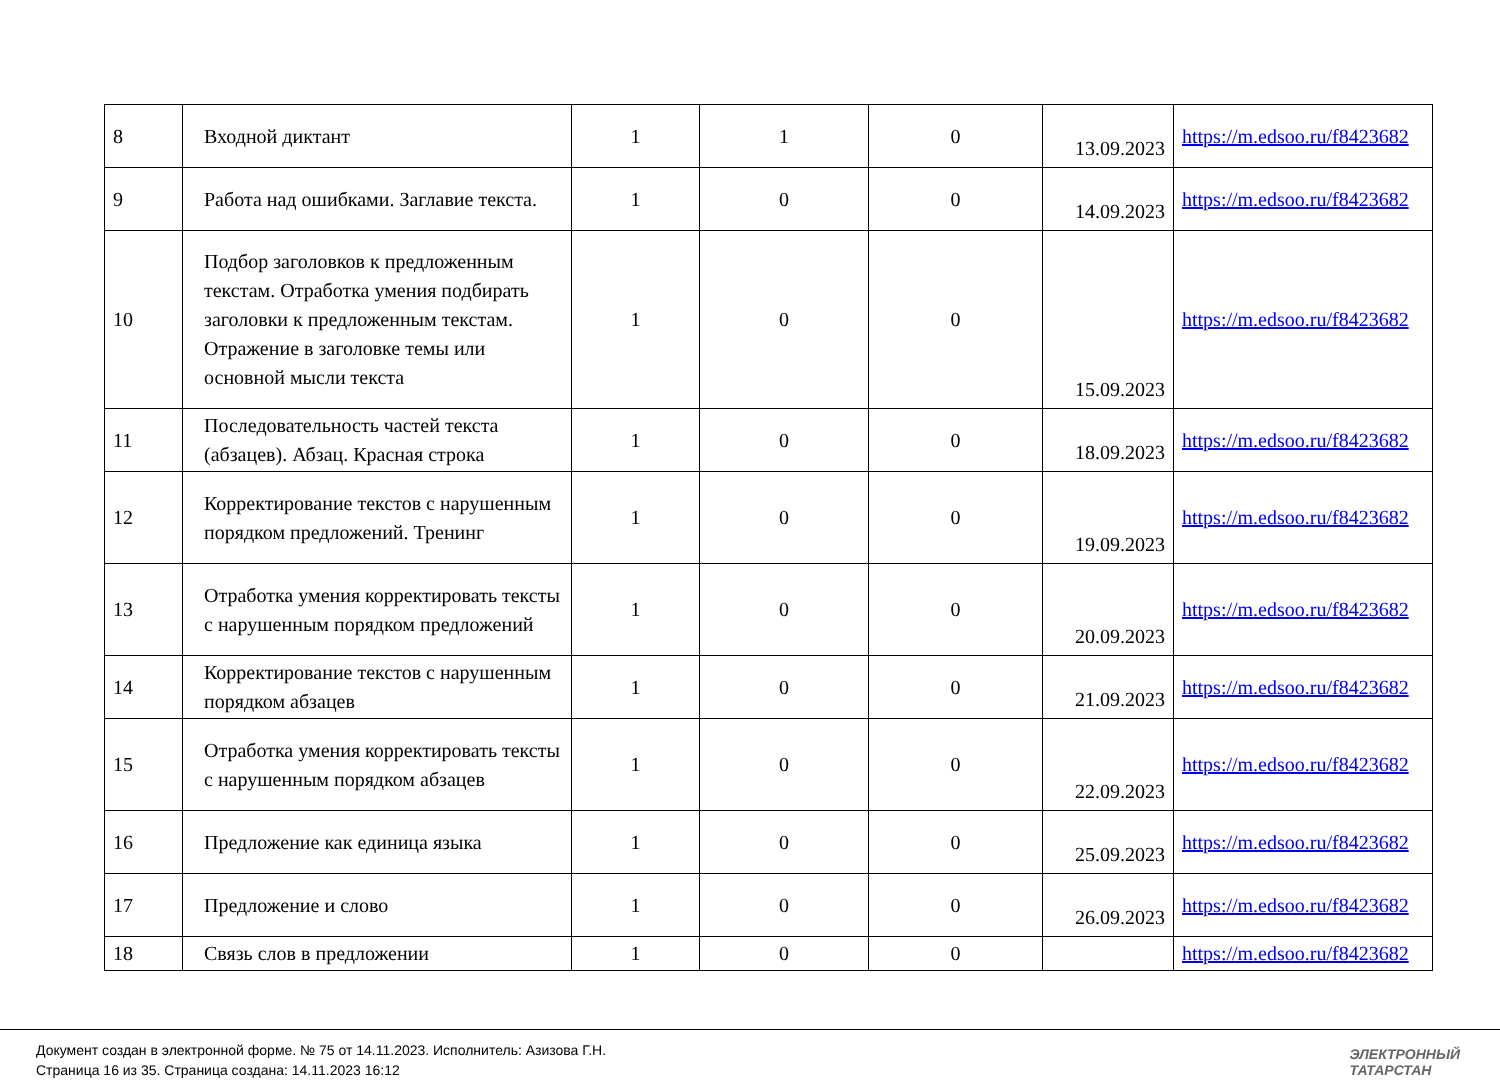| 8 | Входной диктант | 1 | 1 | 0 | 13.09.2023 | https://m.edsoo.ru/f8423682 |
| 9 | Работа над ошибками. Заглавие текста. | 1 | 0 | 0 | 14.09.2023 | https://m.edsoo.ru/f8423682 |
| 10 | Подбор заголовков к предложенным текстам. Отработка умения подбирать заголовки к предложенным текстам. Отражение в заголовке темы или основной мысли текста | 1 | 0 | 0 | 15.09.2023 | https://m.edsoo.ru/f8423682 |
| 11 | Последовательность частей текста (абзацев). Абзац. Красная строка | 1 | 0 | 0 | 18.09.2023 | https://m.edsoo.ru/f8423682 |
| 12 | Корректирование текстов с нарушенным порядком предложений. Тренинг | 1 | 0 | 0 | 19.09.2023 | https://m.edsoo.ru/f8423682 |
| 13 | Отработка умения корректировать тексты с нарушенным порядком предложений | 1 | 0 | 0 | 20.09.2023 | https://m.edsoo.ru/f8423682 |
| 14 | Корректирование текстов с нарушенным порядком абзацев | 1 | 0 | 0 | 21.09.2023 | https://m.edsoo.ru/f8423682 |
| 15 | Отработка умения корректировать тексты с нарушенным порядком абзацев | 1 | 0 | 0 | 22.09.2023 | https://m.edsoo.ru/f8423682 |
| 16 | Предложение как единица языка | 1 | 0 | 0 | 25.09.2023 | https://m.edsoo.ru/f8423682 |
| 17 | Предложение и слово | 1 | 0 | 0 | 26.09.2023 | https://m.edsoo.ru/f8423682 |
| 18 | Связь слов в предложении | 1 | 0 | 0 | | https://m.edsoo.ru/f8423682 |
Документ создан в электронной форме. № 75 от 14.11.2023. Исполнитель: Азизова Г.Н.
Страница 16 из 35. Страница создана: 14.11.2023 16:12
ЭЛЕКТРОННЫЙ
ТАТАРСТАН